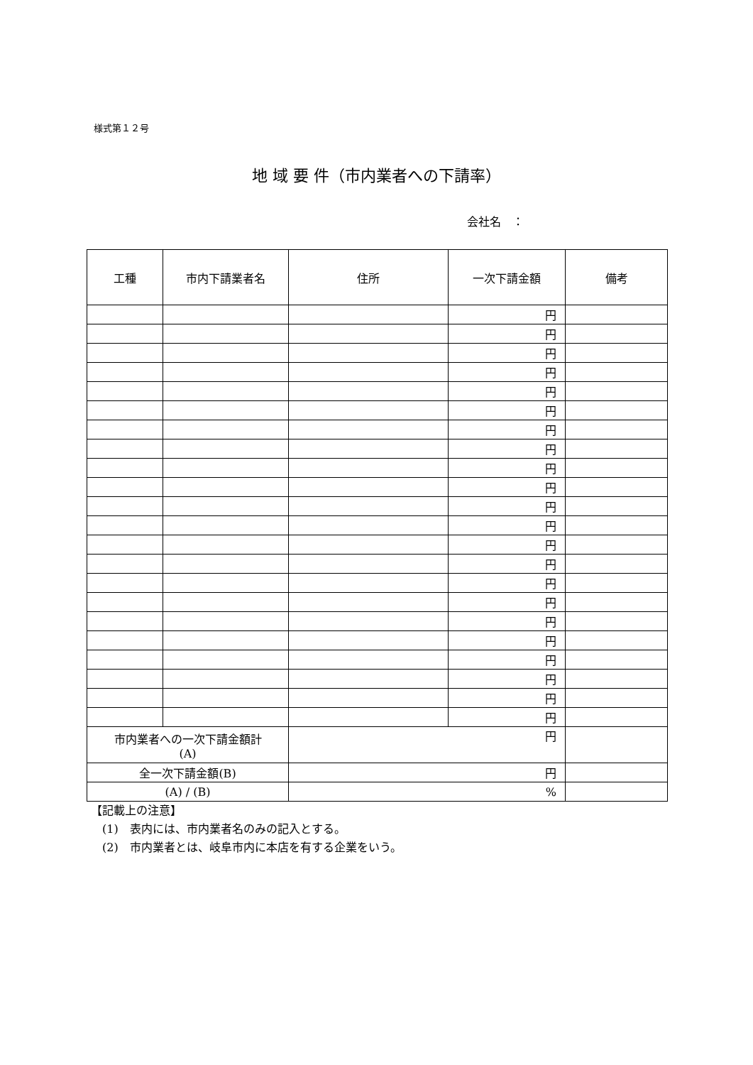様式第１２号
地 域 要 件（市内業者への下請率）
会社名　：
| 工種 | 市内下請業者名 | 住所 | 一次下請金額 | 備考 |
| --- | --- | --- | --- | --- |
| | | | 円 | |
| | | | 円 | |
| | | | 円 | |
| | | | 円 | |
| | | | 円 | |
| | | | 円 | |
| | | | 円 | |
| | | | 円 | |
| | | | 円 | |
| | | | 円 | |
| | | | 円 | |
| | | | 円 | |
| | | | 円 | |
| | | | 円 | |
| | | | 円 | |
| | | | 円 | |
| | | | 円 | |
| | | | 円 | |
| | | | 円 | |
| | | | 円 | |
| | | | 円 | |
| | | | 円 | |
| 市内業者への一次下請金額計 (A) | | 円 | | |
| 全一次下請金額(B) | | 円 | | |
| (A) / (B) | | % | | |
【記載上の注意】
　(1)　表内には、市内業者名のみの記入とする。
　(2)　市内業者とは、岐阜市内に本店を有する企業をいう。